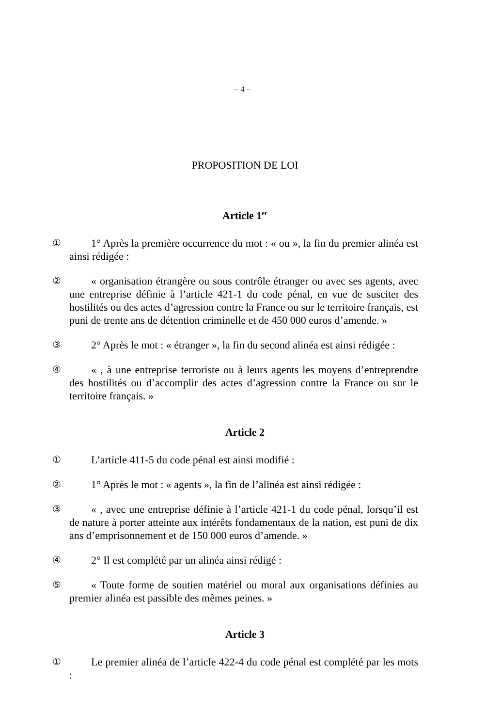– 4 –
PROPOSITION DE LOI
Article 1<sup>er</sup>
① 1° Après la première occurrence du mot : « ou », la fin du premier alinéa est ainsi rédigée :
② « organisation étrangère ou sous contrôle étranger ou avec ses agents, avec une entreprise définie à l’article 421-1 du code pénal, en vue de susciter des hostilités ou des actes d’agression contre la France ou sur le territoire français, est puni de trente ans de détention criminelle et de 450 000 euros d’amende. »
③ 2° Après le mot : « étranger », la fin du second alinéa est ainsi rédigée :
④ « , à une entreprise terroriste ou à leurs agents les moyens d’entreprendre des hostilités ou d’accomplir des actes d’agression contre la France ou sur le territoire français. »
Article 2
① L’article 411-5 du code pénal est ainsi modifié :
② 1° Après le mot : « agents », la fin de l’alinéa est ainsi rédigée :
③ « , avec une entreprise définie à l’article 421-1 du code pénal, lorsqu’il est de nature à porter atteinte aux intérêts fondamentaux de la nation, est puni de dix ans d’emprisonnement et de 150 000 euros d’amende. »
④ 2° Il est complété par un alinéa ainsi rédigé :
⑤ « Toute forme de soutien matériel ou moral aux organisations définies au premier alinéa est passible des mêmes peines. »
Article 3
① Le premier alinéa de l’article 422-4 du code pénal est complété par les mots :